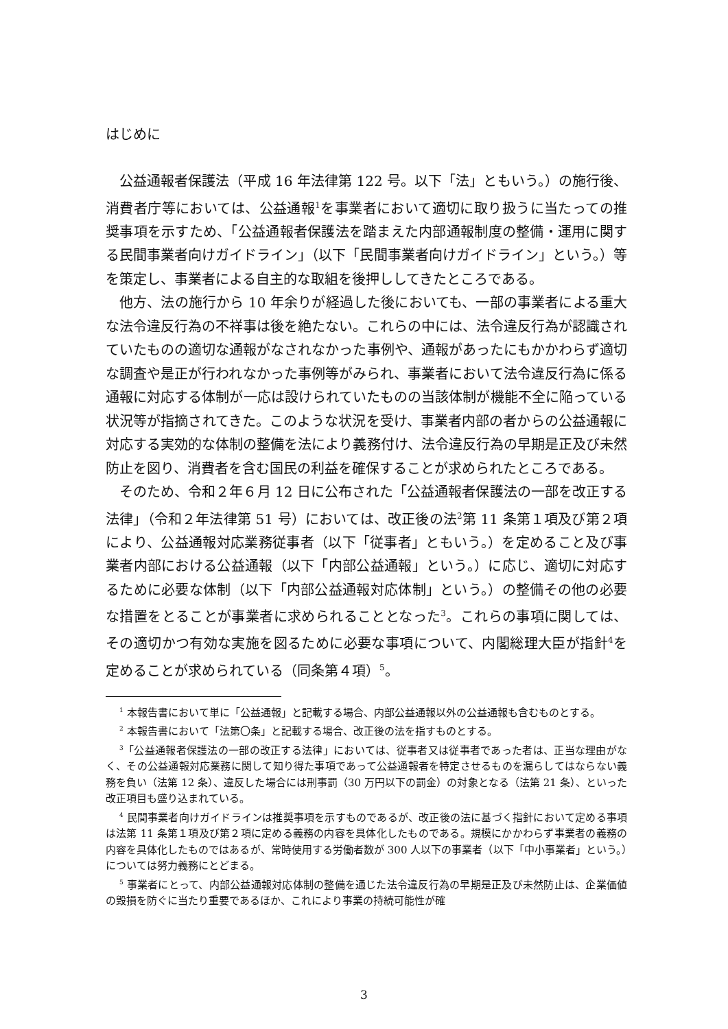はじめに
公益通報者保護法（平成 16 年法律第 122 号。以下「法」ともいう。）の施行後、消費者庁等においては、公益通報<sup>1</sup>を事業者において適切に取り扱うに当たっての推奨事項を示すため、「公益通報者保護法を踏まえた内部通報制度の整備・運用に関する民間事業者向けガイドライン」（以下「民間事業者向けガイドライン」という。）等を策定し、事業者による自主的な取組を後押ししてきたところである。
他方、法の施行から 10 年余りが経過した後においても、一部の事業者による重大な法令違反行為の不祥事は後を絶たない。これらの中には、法令違反行為が認識されていたものの適切な通報がなされなかった事例や、通報があったにもかかわらず適切な調査や是正が行われなかった事例等がみられ、事業者において法令違反行為に係る通報に対応する体制が一応は設けられていたものの当該体制が機能不全に陥っている状況等が指摘されてきた。このような状況を受け、事業者内部の者からの公益通報に対応する実効的な体制の整備を法により義務付け、法令違反行為の早期是正及び未然防止を図り、消費者を含む国民の利益を確保することが求められたところである。
そのため、令和２年６月 12 日に公布された「公益通報者保護法の一部を改正する法律」（令和２年法律第 51 号）においては、改正後の法<sup>2</sup>第 11 条第１項及び第２項により、公益通報対応業務従事者（以下「従事者」ともいう。）を定めること及び事業者内部における公益通報（以下「内部公益通報」という。）に応じ、適切に対応するために必要な体制（以下「内部公益通報対応体制」という。）の整備その他の必要な措置をとることが事業者に求められることとなった<sup>3</sup>。これらの事項に関しては、その適切かつ有効な実施を図るために必要な事項について、内閣総理大臣が指針<sup>4</sup>を定めることが求められている（同条第４項）<sup>5</sup>。
<sup>1</sup> 本報告書において単に「公益通報」と記載する場合、内部公益通報以外の公益通報も含むものとする。
<sup>2</sup> 本報告書において「法第〇条」と記載する場合、改正後の法を指すものとする。
<sup>3</sup>「公益通報者保護法の一部の改正する法律」においては、従事者又は従事者であった者は、正当な理由がなく、その公益通報対応業務に関して知り得た事項であって公益通報者を特定させるものを漏らしてはならない義務を負い（法第 12 条）、違反した場合には刑事罰（30 万円以下の罰金）の対象となる（法第 21 条）、といった改正項目も盛り込まれている。
<sup>4</sup> 民間事業者向けガイドラインは推奨事項を示すものであるが、改正後の法に基づく指針において定める事項は法第 11 条第１項及び第２項に定める義務の内容を具体化したものである。規模にかかわらず事業者の義務の内容を具体化したものではあるが、常時使用する労働者数が 300 人以下の事業者（以下「中小事業者」という。）については努力義務にとどまる。
<sup>5</sup> 事業者にとって、内部公益通報対応体制の整備を通じた法令違反行為の早期是正及び未然防止は、企業価値の毀損を防ぐに当たり重要であるほか、これにより事業の持続可能性が確
3